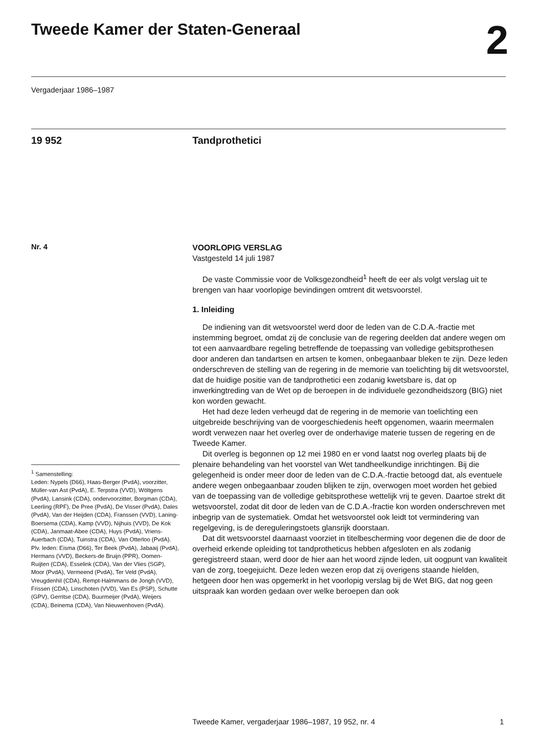Tweede Kamer der Staten-Generaal
2
Vergaderjaar 1986–1987
19 952 Tandprothetici
Nr. 4
VOORLOPIG VERSLAG
Vastgesteld 14 juli 1987
De vaste Commissie voor de Volksgezondheid<sup>1</sup> heeft de eer als volgt verslag uit te brengen van haar voorlopige bevindingen omtrent dit wetsvoorstel.
1. Inleiding
De indiening van dit wetsvoorstel werd door de leden van de C.D.A.-fractie met instemming begroet, omdat zij de conclusie van de regering deelden dat andere wegen om tot een aanvaardbare regeling betreffende de toepassing van volledige gebitsprothesen door anderen dan tandartsen en artsen te komen, onbegaanbaar bleken te zijn. Deze leden onderschreven de stelling van de regering in de memorie van toelichting bij dit wetsvoorstel, dat de huidige positie van de tandprothetici een zodanig kwetsbare is, dat op inwerkingtreding van de Wet op de beroepen in de individuele gezondheidszorg (BIG) niet kon worden gewacht.
Het had deze leden verheugd dat de regering in de memorie van toelichting een uitgebreide beschrijving van de voorgeschiedenis heeft opgenomen, waarin meermalen wordt verwezen naar het overleg over de onderhavige materie tussen de regering en de Tweede Kamer.
Dit overleg is begonnen op 12 mei 1980 en er vond laatst nog overleg plaats bij de plenaire behandeling van het voorstel van Wet tandheelkundige inrichtingen. Bij die gelegenheid is onder meer door de leden van de C.D.A.-fractie betoogd dat, als eventuele andere wegen onbegaanbaar zouden blijken te zijn, overwogen moet worden het gebied van de toepassing van de volledige gebitsprothese wettelijk vrij te geven. Daartoe strekt dit wetsvoorstel, zodat dit door de leden van de C.D.A.-fractie kon worden onderschreven met inbegrip van de systematiek. Omdat het wetsvoorstel ook leidt tot vermindering van regelgeving, is de dereguleringstoets glansrijk doorstaan.
Dat dit wetsvoorstel daarnaast voorziet in titelbescherming voor degenen die de door de overheid erkende opleiding tot tandprotheticus hebben afgesloten en als zodanig geregistreerd staan, werd door de hier aan het woord zijnde leden, uit oogpunt van kwaliteit van de zorg, toegejuicht. Deze leden wezen erop dat zij overigens staande hielden, hetgeen door hen was opgemerkt in het voorlopig verslag bij de Wet BIG, dat nog geen uitspraak kan worden gedaan over welke beroepen dan ook
<sup>1</sup> Samenstelling:
Leden: Nypels (D66), Haas-Berger (PvdA), voorzitter, Müller-van Ast (PvdA), E. Terpstra (VVD), Wöltgens (PvdA), Lansink (CDA), ondervoorzitter, Borgman (CDA), Leerling (RPF), De Pree (PvdA), De Visser (PvdA), Dales (PvdA), Van der Heijden (CDA), Franssen (VVD), Laning-Boersema (CDA), Kamp (VVD), Nijhuis (VVD), De Kok (CDA), Janmaat-Abee (CDA), Huys (PvdA), Vriens-Auerbach (CDA), Tuinstra (CDA), Van Otterloo (PvdA).
Plv. leden: Eisma (D66), Ter Beek (PvdA), Jabaaij (PvdA), Hermans (VVD), Beckers-de Bruijn (PPR), Oomen-Ruijten (CDA), Esselink (CDA), Van der Vlies (SGP), Moor (PvdA), Vermeend (PvdA), Ter Veld (PvdA), Vreugdenhil (CDA), Rempt-Halmmans de Jongh (VVD), Frissen (CDA), Linschoten (VVD), Van Es (PSP), Schutte (GPV), Gerritse (CDA), Buurmeijer (PvdA), Weijers (CDA), Beinema (CDA), Van Nieuwenhoven (PvdA).
Tweede Kamer, vergaderjaar 1986–1987, 19 952, nr. 4 1